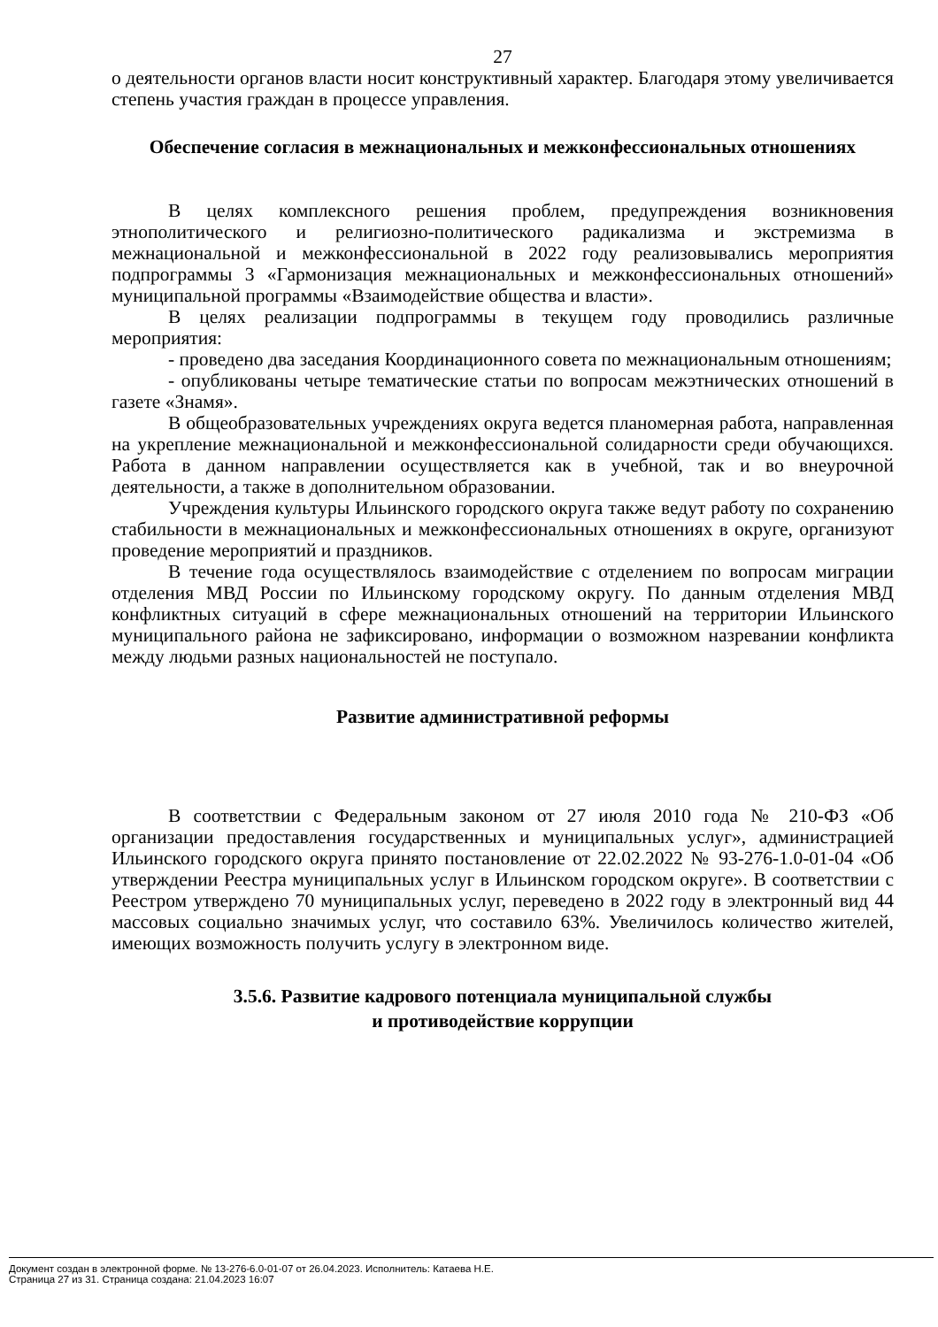27
о деятельности органов власти носит конструктивный характер. Благодаря этому увеличивается степень участия граждан в процессе управления.
Обеспечение согласия в межнациональных и межконфессиональных отношениях
В целях комплексного решения проблем, предупреждения возникновения этнополитического и религиозно-политического радикализма и экстремизма в межнациональной и межконфессиональной в 2022 году реализовывались мероприятия подпрограммы 3 «Гармонизация межнациональных и межконфессиональных отношений» муниципальной программы «Взаимодействие общества и власти».
В целях реализации подпрограммы в текущем году проводились различные мероприятия:
- проведено два заседания Координационного совета по межнациональным отношениям;
- опубликованы четыре тематические статьи по вопросам межэтнических отношений в газете «Знамя».
В общеобразовательных учреждениях округа ведется планомерная работа, направленная на укрепление межнациональной и межконфессиональной солидарности среди обучающихся. Работа в данном направлении осуществляется как в учебной, так и во внеурочной деятельности, а также в дополнительном образовании.
Учреждения культуры Ильинского городского округа также ведут работу по сохранению стабильности в межнациональных и межконфессиональных отношениях в округе, организуют проведение мероприятий и праздников.
В течение года осуществлялось взаимодействие с отделением по вопросам миграции отделения МВД России по Ильинскому городскому округу. По данным отделения МВД конфликтных ситуаций в сфере межнациональных отношений на территории Ильинского муниципального района не зафиксировано, информации о возможном назревании конфликта между людьми разных национальностей не поступало.
Развитие административной реформы
В соответствии с Федеральным законом от 27 июля 2010 года № 210-ФЗ «Об организации предоставления государственных и муниципальных услуг», администрацией Ильинского городского округа принято постановление от 22.02.2022 № 93-276-1.0-01-04 «Об утверждении Реестра муниципальных услуг в Ильинском городском округе». В соответствии с Реестром утверждено 70 муниципальных услуг, переведено в 2022 году в электронный вид 44 массовых социально значимых услуг, что составило 63%. Увеличилось количество жителей, имеющих возможность получить услугу в электронном виде.
3.5.6. Развитие кадрового потенциала муниципальной службы
и противодействие коррупции
Документ создан в электронной форме. № 13-276-6.0-01-07 от 26.04.2023. Исполнитель: Катаева Н.Е.
Страница 27 из 31. Страница создана: 21.04.2023 16:07